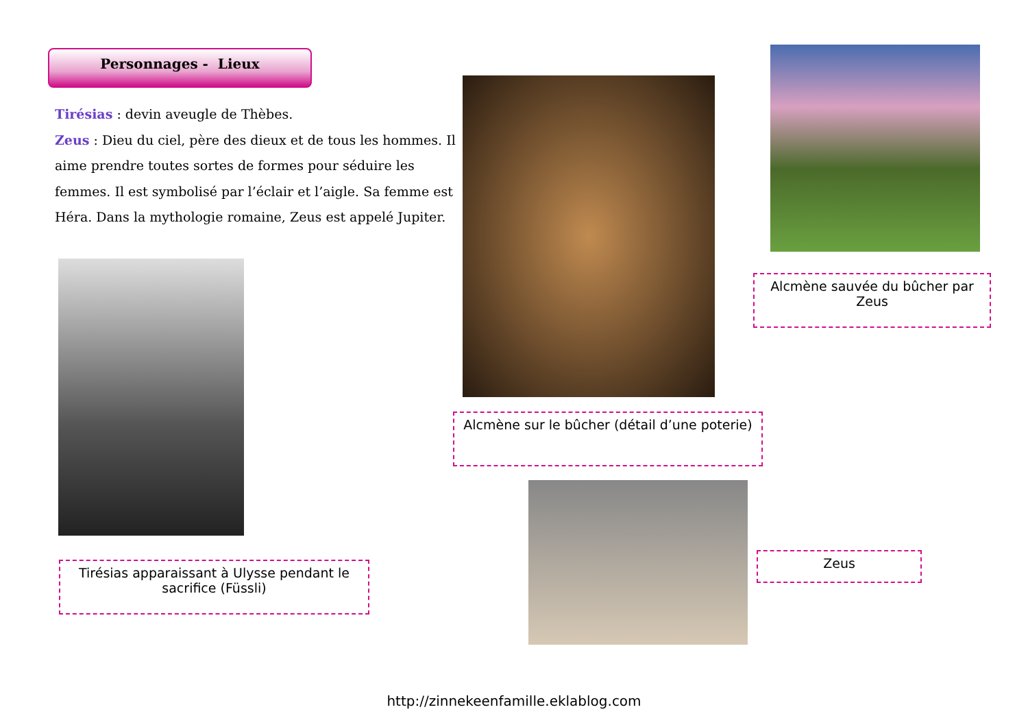Personnages - Lieux
Tirésias : devin aveugle de Thèbes.
Zeus : Dieu du ciel, père des dieux et de tous les hommes. Il aime prendre toutes sortes de formes pour séduire les femmes. Il est symbolisé par l’éclair et l’aigle. Sa femme est Héra. Dans la mythologie romaine, Zeus est appelé Jupiter.
Alcmène sauvée du bûcher par Zeus
Alcmène sur le bûcher (détail d’une poterie)
Tirésias apparaissant à Ulysse pendant le sacrifice (Füssli)
Zeus
http://zinneke​enfamille.eklablog.com